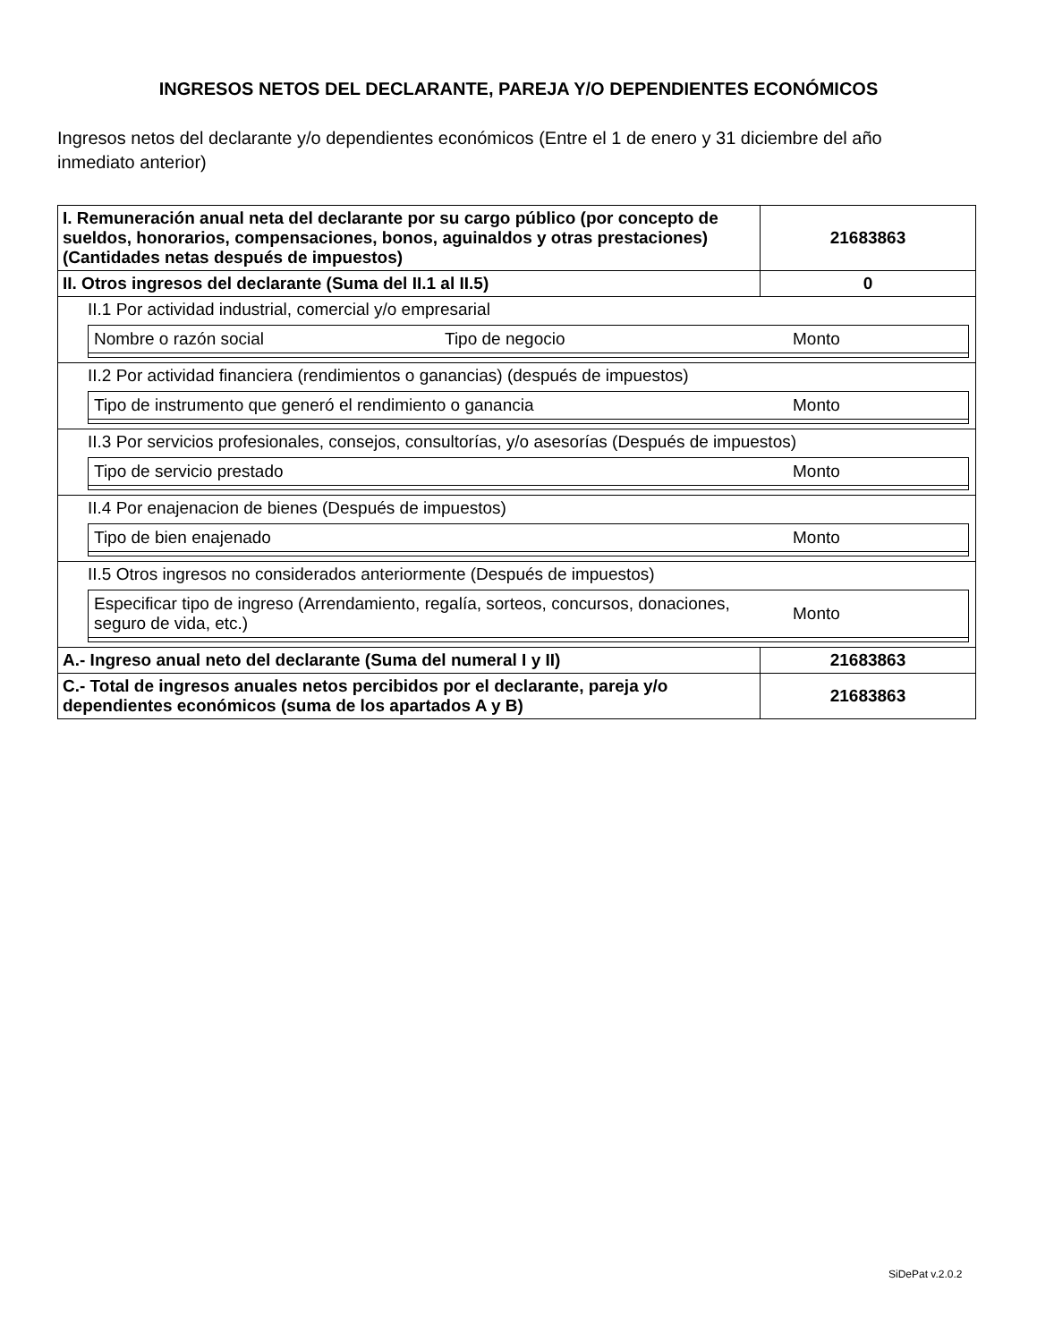INGRESOS NETOS DEL DECLARANTE, PAREJA Y/O DEPENDIENTES ECONÓMICOS
Ingresos netos del declarante y/o dependientes económicos (Entre el 1 de enero y 31 diciembre del año inmediato anterior)
| I. Remuneración anual neta del declarante por su cargo público (por concepto de sueldos, honorarios, compensaciones, bonos, aguinaldos y otras prestaciones) (Cantidades netas después de impuestos) | 21683863 |
| II. Otros ingresos del declarante (Suma del II.1 al II.5) | 0 |
| II.1 Por actividad industrial, comercial y/o empresarial / Nombre o razón social / Tipo de negocio / Monto / | |
| II.2 Por actividad financiera (rendimientos o ganancias) (después de impuestos) / Tipo de instrumento que generó el rendimiento o ganancia / Monto / | |
| II.3 Por servicios profesionales, consejos, consultorías, y/o asesorías (Después de impuestos) / Tipo de servicio prestado / Monto / | |
| II.4 Por enajenacion de bienes (Después de impuestos) / Tipo de bien enajenado / Monto / | |
| II.5 Otros ingresos no considerados anteriormente (Después de impuestos) / Especificar tipo de ingreso (Arrendamiento, regalía, sorteos, concursos, donaciones, seguro de vida, etc.) / Monto / | |
| A.- Ingreso anual neto del declarante (Suma del numeral I y II) | 21683863 |
| C.- Total de ingresos anuales netos percibidos por el declarante, pareja y/o dependientes económicos (suma de los apartados A y B) | 21683863 |
SiDePat v.2.0.2